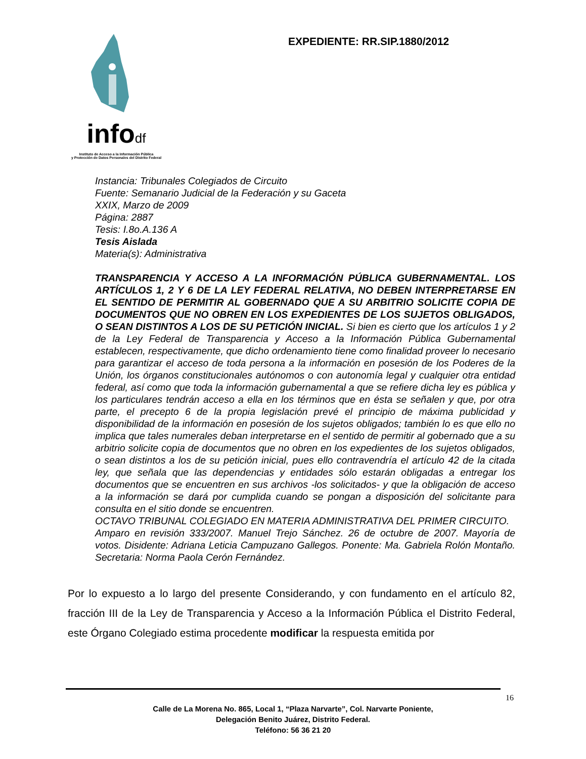infodf
Instituto de Acceso a la Información Pública
y Protección de Datos Personales del Distrito Federal
EXPEDIENTE: RR.SIP.1880/2012
Instancia: Tribunales Colegiados de Circuito
Fuente: Semanario Judicial de la Federación y su Gaceta
XXIX, Marzo de 2009
Página: 2887
Tesis: I.8o.A.136 A
Tesis Aislada
Materia(s): Administrativa
TRANSPARENCIA Y ACCESO A LA INFORMACIÓN PÚBLICA GUBERNAMENTAL. LOS ARTÍCULOS 1, 2 Y 6 DE LA LEY FEDERAL RELATIVA, NO DEBEN INTERPRETARSE EN EL SENTIDO DE PERMITIR AL GOBERNADO QUE A SU ARBITRIO SOLICITE COPIA DE DOCUMENTOS QUE NO OBREN EN LOS EXPEDIENTES DE LOS SUJETOS OBLIGADOS, O SEAN DISTINTOS A LOS DE SU PETICIÓN INICIAL. Si bien es cierto que los artículos 1 y 2 de la Ley Federal de Transparencia y Acceso a la Información Pública Gubernamental establecen, respectivamente, que dicho ordenamiento tiene como finalidad proveer lo necesario para garantizar el acceso de toda persona a la información en posesión de los Poderes de la Unión, los órganos constitucionales autónomos o con autonomía legal y cualquier otra entidad federal, así como que toda la información gubernamental a que se refiere dicha ley es pública y los particulares tendrán acceso a ella en los términos que en ésta se señalen y que, por otra parte, el precepto 6 de la propia legislación prevé el principio de máxima publicidad y disponibilidad de la información en posesión de los sujetos obligados; también lo es que ello no implica que tales numerales deban interpretarse en el sentido de permitir al gobernado que a su arbitrio solicite copia de documentos que no obren en los expedientes de los sujetos obligados, o sean distintos a los de su petición inicial, pues ello contravendría el artículo 42 de la citada ley, que señala que las dependencias y entidades sólo estarán obligadas a entregar los documentos que se encuentren en sus archivos -los solicitados- y que la obligación de acceso a la información se dará por cumplida cuando se pongan a disposición del solicitante para consulta en el sitio donde se encuentren.
OCTAVO TRIBUNAL COLEGIADO EN MATERIA ADMINISTRATIVA DEL PRIMER CIRCUITO.
Amparo en revisión 333/2007. Manuel Trejo Sánchez. 26 de octubre de 2007. Mayoría de votos. Disidente: Adriana Leticia Campuzano Gallegos. Ponente: Ma. Gabriela Rolón Montaño. Secretaria: Norma Paola Cerón Fernández.
Por lo expuesto a lo largo del presente Considerando, y con fundamento en el artículo 82, fracción III de la Ley de Transparencia y Acceso a la Información Pública el Distrito Federal, este Órgano Colegiado estima procedente modificar la respuesta emitida por
16
Calle de La Morena No. 865, Local 1, “Plaza Narvarte”, Col. Narvarte Poniente,
Delegación Benito Juárez, Distrito Federal.
Teléfono: 56 36 21 20